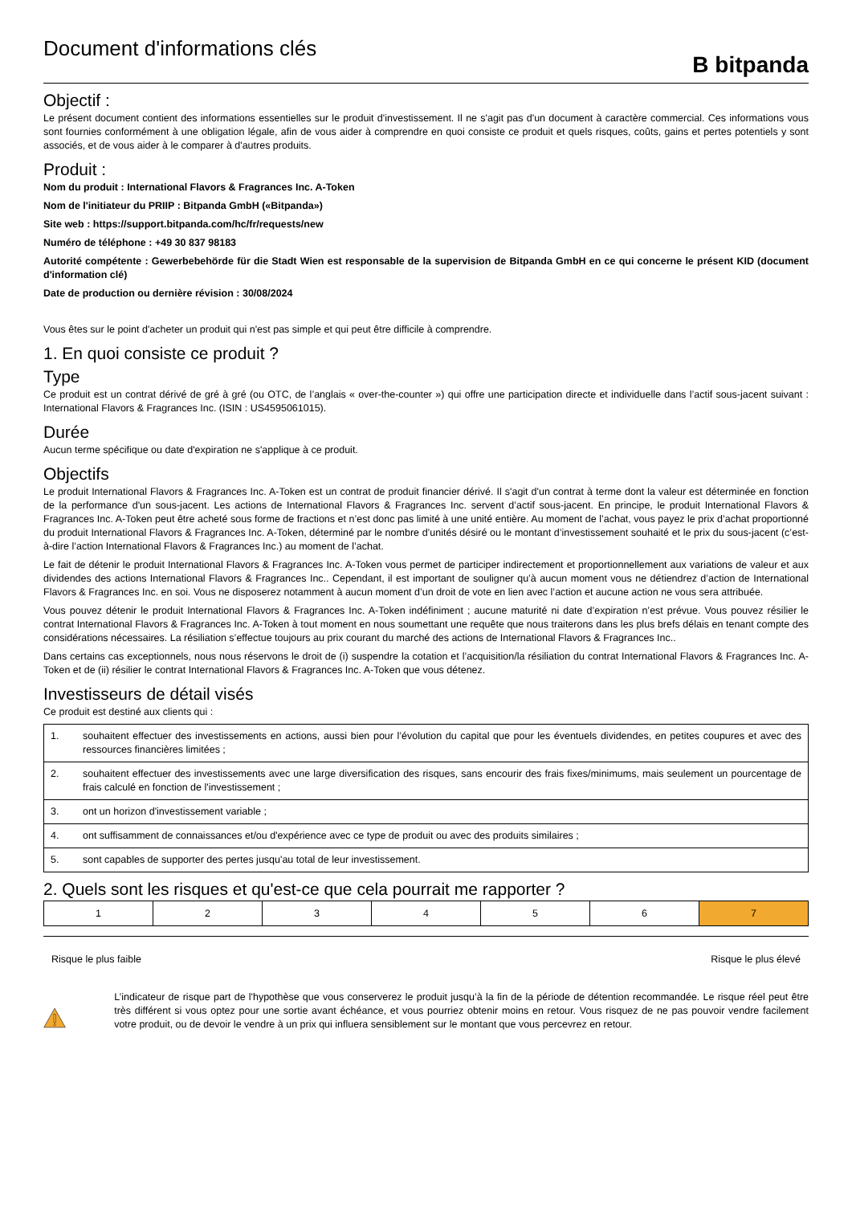Document d'informations clés
B bitpanda
Objectif :
Le présent document contient des informations essentielles sur le produit d'investissement. Il ne s'agit pas d'un document à caractère commercial. Ces informations vous sont fournies conformément à une obligation légale, afin de vous aider à comprendre en quoi consiste ce produit et quels risques, coûts, gains et pertes potentiels y sont associés, et de vous aider à le comparer à d'autres produits.
Produit :
Nom du produit : International Flavors & Fragrances Inc. A-Token
Nom de l'initiateur du PRIIP : Bitpanda GmbH («Bitpanda»)
Site web : https://support.bitpanda.com/hc/fr/requests/new
Numéro de téléphone : +49 30 837 98183
Autorité compétente : Gewerbebehörde für die Stadt Wien est responsable de la supervision de Bitpanda GmbH en ce qui concerne le présent KID (document d'information clé)
Date de production ou dernière révision : 30/08/2024
Vous êtes sur le point d'acheter un produit qui n'est pas simple et qui peut être difficile à comprendre.
1. En quoi consiste ce produit ?
Type
Ce produit est un contrat dérivé de gré à gré (ou OTC, de l’anglais « over-the-counter ») qui offre une participation directe et individuelle dans l’actif sous-jacent suivant : International Flavors & Fragrances Inc. (ISIN : US4595061015).
Durée
Aucun terme spécifique ou date d'expiration ne s'applique à ce produit.
Objectifs
Le produit International Flavors & Fragrances Inc. A-Token est un contrat de produit financier dérivé. Il s'agit d'un contrat à terme dont la valeur est déterminée en fonction de la performance d'un sous-jacent. Les actions de International Flavors & Fragrances Inc. servent d’actif sous-jacent. En principe, le produit International Flavors & Fragrances Inc. A-Token peut être acheté sous forme de fractions et n’est donc pas limité à une unité entière. Au moment de l’achat, vous payez le prix d’achat proportionné du produit International Flavors & Fragrances Inc. A-Token, déterminé par le nombre d’unités désiré ou le montant d’investissement souhaité et le prix du sous-jacent (c’est-à-dire l’action International Flavors & Fragrances Inc.) au moment de l’achat.
Le fait de détenir le produit International Flavors & Fragrances Inc. A-Token vous permet de participer indirectement et proportionnellement aux variations de valeur et aux dividendes des actions International Flavors & Fragrances Inc.. Cependant, il est important de souligner qu’à aucun moment vous ne détiendrez d’action de International Flavors & Fragrances Inc. en soi. Vous ne disposerez notamment à aucun moment d’un droit de vote en lien avec l’action et aucune action ne vous sera attribuée.
Vous pouvez détenir le produit International Flavors & Fragrances Inc. A-Token indéfiniment ; aucune maturité ni date d’expiration n’est prévue. Vous pouvez résilier le contrat International Flavors & Fragrances Inc. A-Token à tout moment en nous soumettant une requête que nous traiterons dans les plus brefs délais en tenant compte des considérations nécessaires. La résiliation s’effectue toujours au prix courant du marché des actions de International Flavors & Fragrances Inc..
Dans certains cas exceptionnels, nous nous réservons le droit de (i) suspendre la cotation et l’acquisition/la résiliation du contrat International Flavors & Fragrances Inc. A-Token et de (ii) résilier le contrat International Flavors & Fragrances Inc. A-Token que vous détenez.
Investisseurs de détail visés
Ce produit est destiné aux clients qui :
| 1. | souhaitent effectuer des investissements en actions, aussi bien pour l’évolution du capital que pour les éventuels dividendes, en petites coupures et avec des ressources financières limitées ; |
| 2. | souhaitent effectuer des investissements avec une large diversification des risques, sans encourir des frais fixes/minimums, mais seulement un pourcentage de frais calculé en fonction de l'investissement ; |
| 3. | ont un horizon d'investissement variable ; |
| 4. | ont suffisamment de connaissances et/ou d'expérience avec ce type de produit ou avec des produits similaires ; |
| 5. | sont capables de supporter des pertes jusqu'au total de leur investissement. |
2. Quels sont les risques et qu'est-ce que cela pourrait me rapporter ?
| 1 | 2 | 3 | 4 | 5 | 6 | 7 |
Risque le plus faible Risque le plus élevé
L’indicateur de risque part de l'hypothèse que vous conserverez le produit jusqu’à la fin de la période de détention recommandée. Le risque réel peut être très différent si vous optez pour une sortie avant échéance, et vous pourriez obtenir moins en retour. Vous risquez de ne pas pouvoir vendre facilement votre produit, ou de devoir le vendre à un prix qui influera sensiblement sur le montant que vous percevrez en retour.